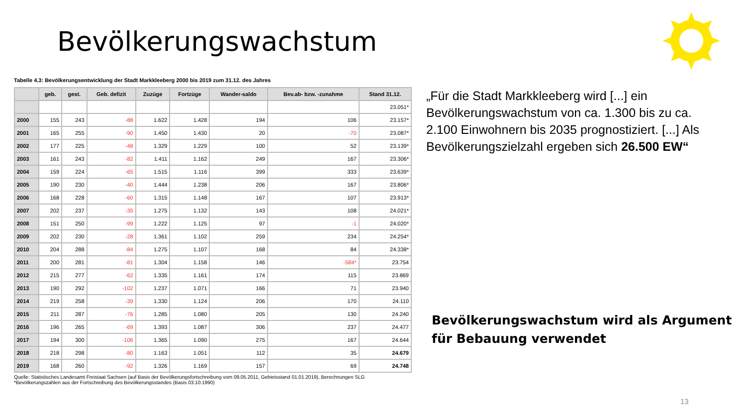Bevölkerungswachstum
Tabelle 4.3: Bevölkerungsentwicklung der Stadt Markkleeberg 2000 bis 2019 zum 31.12. des Jahres
| | geb. | gest. | Geb. defizit | Zuzüge | Fortzüge | Wander-saldo | Bev.ab- bzw. -zunahme | Stand 31.12. |
| --- | --- | --- | --- | --- | --- | --- | --- | --- |
| | | | | | | | | 23.051* |
| 2000 | 155 | 243 | -88 | 1.622 | 1.428 | 194 | 106 | 23.157* |
| 2001 | 165 | 255 | -90 | 1.450 | 1.430 | 20 | -70 | 23.087* |
| 2002 | 177 | 225 | -48 | 1.329 | 1.229 | 100 | 52 | 23.139* |
| 2003 | 161 | 243 | -82 | 1.411 | 1.162 | 249 | 167 | 23.306* |
| 2004 | 159 | 224 | -65 | 1.515 | 1.116 | 399 | 333 | 23.639* |
| 2005 | 190 | 230 | -40 | 1.444 | 1.238 | 206 | 167 | 23.806* |
| 2006 | 168 | 228 | -60 | 1.315 | 1.148 | 167 | 107 | 23.913* |
| 2007 | 202 | 237 | -35 | 1.275 | 1.132 | 143 | 108 | 24.021* |
| 2008 | 151 | 250 | -99 | 1.222 | 1.125 | 97 | -1 | 24.020* |
| 2009 | 202 | 230 | -28 | 1.361 | 1.102 | 259 | 234 | 24.254* |
| 2010 | 204 | 288 | -84 | 1.275 | 1.107 | 168 | 84 | 24.338* |
| 2011 | 200 | 281 | -81 | 1.304 | 1.158 | 146 | -584* | 23.754 |
| 2012 | 215 | 277 | -62 | 1.335 | 1.161 | 174 | 115 | 23.869 |
| 2013 | 190 | 292 | -102 | 1.237 | 1.071 | 166 | 71 | 23.940 |
| 2014 | 219 | 258 | -39 | 1.330 | 1.124 | 206 | 170 | 24.110 |
| 2015 | 211 | 287 | -76 | 1.285 | 1.080 | 205 | 130 | 24.240 |
| 2016 | 196 | 265 | -69 | 1.393 | 1.087 | 306 | 237 | 24.477 |
| 2017 | 194 | 300 | -106 | 1.365 | 1.090 | 275 | 167 | 24.644 |
| 2018 | 218 | 298 | -80 | 1.163 | 1.051 | 112 | 35 | 24.679 |
| 2019 | 168 | 260 | -92 | 1.326 | 1.169 | 157 | 69 | 24.748 |
Quelle: Statistisches Landesamt Freistaat Sachsen (auf Basis der Bevölkerungsfortschreibung vom 09.05.2011, Gebietsstand 01.01.2019), Berechnungen SLG
*Bevölkerungszahlen aus der Fortschreibung des Bevölkerungsstandes (Basis 03.10.1990)
„Für die Stadt Markkleeberg wird [...] ein Bevölkerungswachstum von ca. 1.300 bis zu ca. 2.100 Einwohnern bis 2035 prognostiziert. [...] Als Bevölkerungszielzahl ergeben sich 26.500 EW“
Bevölkerungswachstum wird als Argument für Bebauung verwendet
13